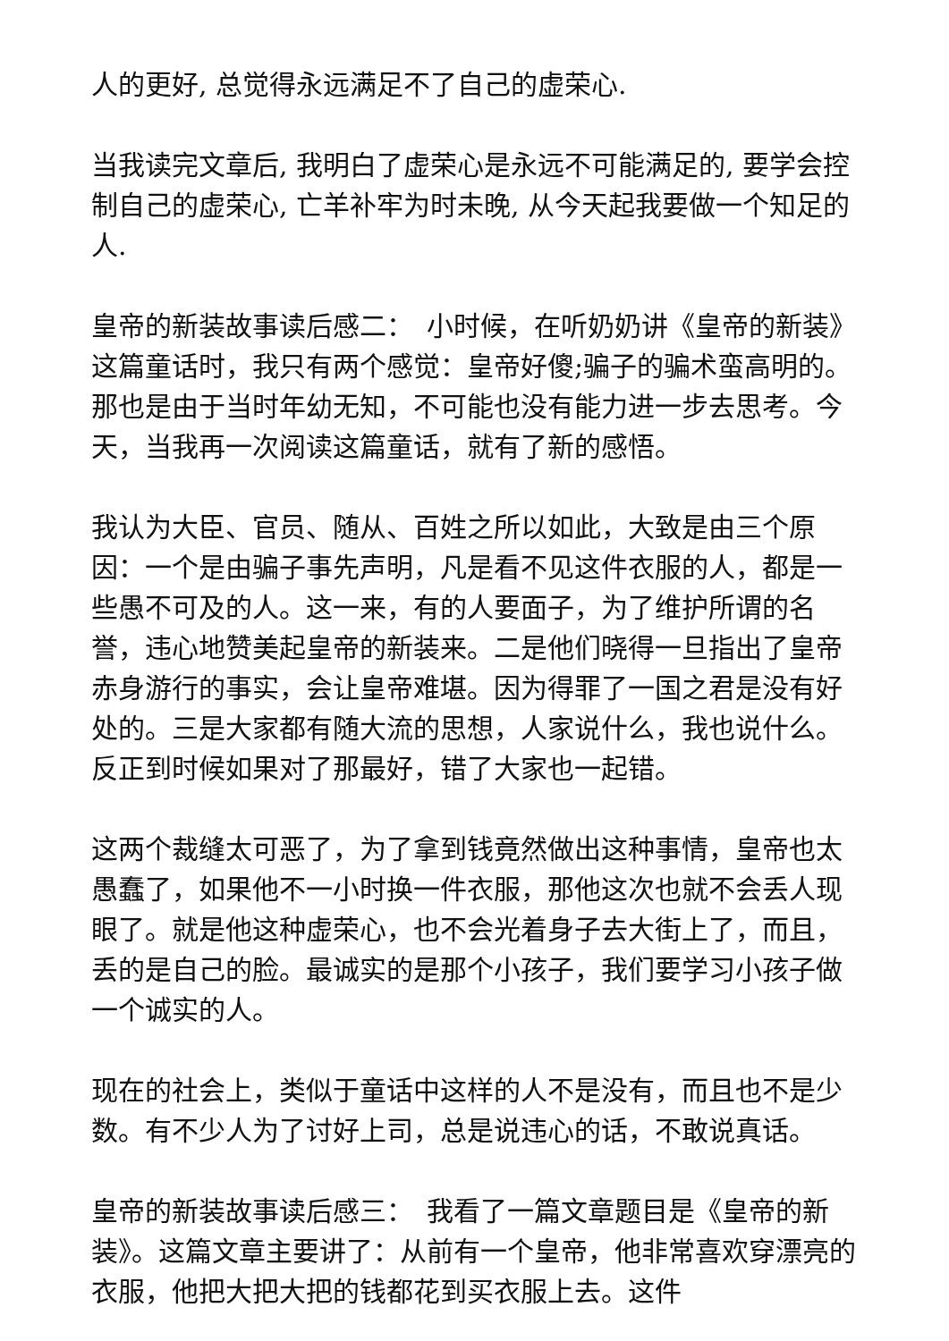人的更好, 总觉得永远满足不了自己的虚荣心.
当我读完文章后, 我明白了虚荣心是永远不可能满足的, 要学会控制自己的虚荣心, 亡羊补牢为时未晚, 从今天起我要做一个知足的人.
皇帝的新装故事读后感二：　小时候，在听奶奶讲《皇帝的新装》这篇童话时，我只有两个感觉：皇帝好傻;骗子的骗术蛮高明的。那也是由于当时年幼无知，不可能也没有能力进一步去思考。今天，当我再一次阅读这篇童话，就有了新的感悟。
我认为大臣、官员、随从、百姓之所以如此，大致是由三个原因：一个是由骗子事先声明，凡是看不见这件衣服的人，都是一些愚不可及的人。这一来，有的人要面子，为了维护所谓的名誉，违心地赞美起皇帝的新装来。二是他们晓得一旦指出了皇帝赤身游行的事实，会让皇帝难堪。因为得罪了一国之君是没有好处的。三是大家都有随大流的思想，人家说什么，我也说什么。反正到时候如果对了那最好，错了大家也一起错。
这两个裁缝太可恶了，为了拿到钱竟然做出这种事情，皇帝也太愚蠢了，如果他不一小时换一件衣服，那他这次也就不会丢人现眼了。就是他这种虚荣心，也不会光着身子去大街上了，而且，丢的是自己的脸。最诚实的是那个小孩子，我们要学习小孩子做一个诚实的人。
现在的社会上，类似于童话中这样的人不是没有，而且也不是少数。有不少人为了讨好上司，总是说违心的话，不敢说真话。
皇帝的新装故事读后感三：　我看了一篇文章题目是《皇帝的新装》。这篇文章主要讲了：从前有一个皇帝，他非常喜欢穿漂亮的衣服，他把大把大把的钱都花到买衣服上去。这件